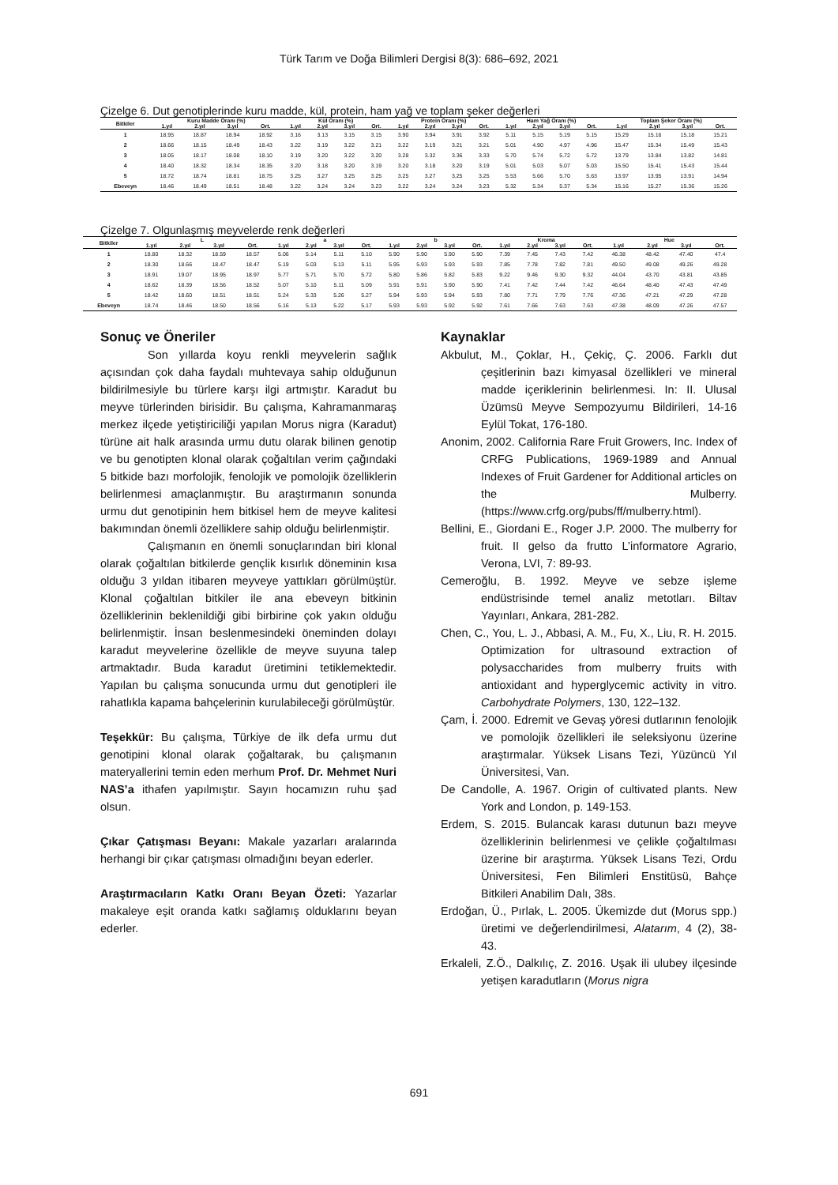Türk Tarım ve Doğa Bilimleri Dergisi 8(3): 686–692, 2021
Çizelge 6. Dut genotiplerinde kuru madde, kül, protein, ham yağ ve toplam şeker değerleri
| Bitkiler | Kuru Madde Oranı (%) | | | | Kül Oranı (%) | | | | Protein Oranı (%) | | | | Ham Yağ Oranı (%) | | | | Toplam Şeker Oranı (%) | | | |
| --- | --- | --- | --- | --- | --- | --- | --- | --- | --- | --- | --- | --- | --- | --- | --- | --- | --- | --- | --- | --- |
| | 1.yıl | 2.yıl | 3.yıl | Ort. | 1.yıl | 2.yıl | 3.yıl | Ort. | 1.yıl | 2.yıl | 3.yıl | Ort. | 1.yıl | 2.yıl | 3.yıl | Ort. | 1.yıl | 2.yıl | 3.yıl | Ort. |
| 1 | 18.95 | 18.87 | 18.94 | 18.92 | 3.16 | 3.13 | 3.15 | 3.15 | 3.90 | 3.94 | 3.91 | 3.92 | 5.11 | 5.15 | 5.19 | 5.15 | 15.29 | 15.16 | 15.18 | 15.21 |
| 2 | 18.66 | 18.15 | 18.49 | 18.43 | 3.22 | 3.19 | 3.22 | 3.21 | 3.22 | 3.19 | 3.21 | 3.21 | 5.01 | 4.90 | 4.97 | 4.96 | 15.47 | 15.34 | 15.49 | 15.43 |
| 3 | 18.05 | 18.17 | 18.08 | 18.10 | 3.19 | 3.20 | 3.22 | 3.20 | 3.28 | 3.32 | 3.36 | 3.33 | 5.70 | 5.74 | 5.72 | 5.72 | 13.79 | 13.84 | 13.82 | 14.81 |
| 4 | 18.40 | 18.32 | 18.34 | 18.35 | 3.20 | 3.18 | 3.20 | 3.19 | 3.20 | 3.18 | 3.20 | 3.19 | 5.01 | 5.03 | 5.07 | 5.03 | 15.50 | 15.41 | 15.43 | 15.44 |
| 5 | 18.72 | 18.74 | 18.81 | 18.75 | 3.25 | 3.27 | 3.25 | 3.25 | 3.25 | 3.27 | 3.25 | 3.25 | 5.53 | 5.66 | 5.70 | 5.63 | 13.97 | 13.95 | 13.91 | 14.94 |
| Ebeveyn | 18.46 | 18.49 | 18.51 | 18.48 | 3.22 | 3.24 | 3.24 | 3.23 | 3.22 | 3.24 | 3.24 | 3.23 | 5.32 | 5.34 | 5.37 | 5.34 | 15.16 | 15.27 | 15.36 | 15.26 |
Çizelge 7. Olgunlaşmış meyvelerde renk değerleri
| Bitkiler | L | | | | a | | | | b | | | | Kroma | | | | Hue | | | |
| --- | --- | --- | --- | --- | --- | --- | --- | --- | --- | --- | --- | --- | --- | --- | --- | --- | --- | --- | --- | --- |
| | 1.yıl | 2.yıl | 3.yıl | Ort. | 1.yıl | 2.yıl | 3.yıl | Ort. | 1.yıl | 2.yıl | 3.yıl | Ort. | 1.yıl | 2.yıl | 3.yıl | Ort. | 1.yıl | 2.yıl | 3.yıl | Ort. |
| 1 | 18.80 | 18.32 | 18.59 | 18.57 | 5.06 | 5.14 | 5.11 | 5.10 | 5.90 | 5.90 | 5.90 | 5.90 | 7.39 | 7.45 | 7.43 | 7.42 | 46.38 | 48.42 | 47.40 | 47.4 |
| 2 | 18.30 | 18.66 | 18.47 | 18.47 | 5.19 | 5.03 | 5.13 | 5.11 | 5.95 | 5.93 | 5.93 | 5.93 | 7.85 | 7.78 | 7.82 | 7.81 | 49.50 | 49.08 | 49.26 | 49.28 |
| 3 | 18.91 | 19.07 | 18.95 | 18.97 | 5.77 | 5.71 | 5.70 | 5.72 | 5.80 | 5.86 | 5.82 | 5.83 | 9.22 | 9.46 | 9.30 | 9.32 | 44.04 | 43.70 | 43.81 | 43.85 |
| 4 | 18.62 | 18.39 | 18.56 | 18.52 | 5.07 | 5.10 | 5.11 | 5.09 | 5.91 | 5.91 | 5.90 | 5.90 | 7.41 | 7.42 | 7.44 | 7.42 | 46.64 | 48.40 | 47.43 | 47.49 |
| 5 | 18.42 | 18.60 | 18.51 | 18.51 | 5.24 | 5.33 | 5.26 | 5.27 | 5.94 | 5.93 | 5.94 | 5.93 | 7.80 | 7.71 | 7.79 | 7.76 | 47.36 | 47.21 | 47.29 | 47.28 |
| Ebeveyn | 18.74 | 18.46 | 18.50 | 18.56 | 5.16 | 5.13 | 5.22 | 5.17 | 5.93 | 5.93 | 5.92 | 5.92 | 7.61 | 7.66 | 7.63 | 7.63 | 47.38 | 48.09 | 47.26 | 47.57 |
Sonuç ve Öneriler
Son yıllarda koyu renkli meyvelerin sağlık açısından çok daha faydalı muhtevaya sahip olduğunun bildirilmesiyle bu türlere karşı ilgi artmıştır. Karadut bu meyve türlerinden birisidir. Bu çalışma, Kahramanmaraş merkez ilçede yetiştiriciliği yapılan Morus nigra (Karadut) türüne ait halk arasında urmu dutu olarak bilinen genotip ve bu genotipten klonal olarak çoğaltılan verim çağındaki 5 bitkide bazı morfolojik, fenolojik ve pomolojik özelliklerin belirlenmesi amaçlanmıştır. Bu araştırmanın sonunda urmu dut genotipinin hem bitkisel hem de meyve kalitesi bakımından önemli özelliklere sahip olduğu belirlenmiştir.
Çalışmanın en önemli sonuçlarından biri klonal olarak çoğaltılan bitkilerde gençlik kısırlık döneminin kısa olduğu 3 yıldan itibaren meyveye yattıkları görülmüştür. Klonal çoğaltılan bitkiler ile ana ebeveyn bitkinin özelliklerinin beklenildiği gibi birbirine çok yakın olduğu belirlenmiştir. İnsan beslenmesindeki öneminden dolayı karadut meyvelerine özellikle de meyve suyuna talep artmaktadır. Buda karadut üretimini tetiklemektedir. Yapılan bu çalışma sonucunda urmu dut genotipleri ile rahatlıkla kapama bahçelerinin kurulabileceği görülmüştür.
Teşekkür: Bu çalışma, Türkiye de ilk defa urmu dut genotipini klonal olarak çoğaltarak, bu çalışmanın materyallerini temin eden merhum Prof. Dr. Mehmet Nuri NAS’a ithafen yapılmıştır. Sayın hocamızın ruhu şad olsun.
Çıkar Çatışması Beyanı: Makale yazarları aralarında herhangi bir çıkar çatışması olmadığını beyan ederler.
Araştırmacıların Katkı Oranı Beyan Özeti: Yazarlar makaleye eşit oranda katkı sağlamış olduklarını beyan ederler.
Kaynaklar
Akbulut, M., Çoklar, H., Çekiç, Ç. 2006. Farklı dut çeşitlerinin bazı kimyasal özellikleri ve mineral madde içeriklerinin belirlenmesi. In: II. Ulusal Üzümsü Meyve Sempozyumu Bildirileri, 14-16 Eylül Tokat, 176-180.
Anonim, 2002. California Rare Fruit Growers, Inc. Index of CRFG Publications, 1969-1989 and Annual Indexes of Fruit Gardener for Additional articles on the Mulberry. (https://www.crfg.org/pubs/ff/mulberry.html).
Bellini, E., Giordani E., Roger J.P. 2000. The mulberry for fruit. II gelso da frutto L’informatore Agrario, Verona, LVI, 7: 89-93.
Cemeroğlu, B. 1992. Meyve ve sebze işleme endüstrisinde temel analiz metotları. Biltav Yayınları, Ankara, 281-282.
Chen, C., You, L. J., Abbasi, A. M., Fu, X., Liu, R. H. 2015. Optimization for ultrasound extraction of polysaccharides from mulberry fruits with antioxidant and hyperglycemic activity in vitro. Carbohydrate Polymers, 130, 122–132.
Çam, İ. 2000. Edremit ve Gevaş yöresi dutlarının fenolojik ve pomolojik özellikleri ile seleksiyonu üzerine araştırmalar. Yüksek Lisans Tezi, Yüzüncü Yıl Üniversitesi, Van.
De Candolle, A. 1967. Origin of cultivated plants. New York and London, p. 149-153.
Erdem, S. 2015. Bulancak karası dutunun bazı meyve özelliklerinin belirlenmesi ve çelikle çoğaltılması üzerine bir araştırma. Yüksek Lisans Tezi, Ordu Üniversitesi, Fen Bilimleri Enstitüsü, Bahçe Bitkileri Anabilim Dalı, 38s.
Erdoğan, Ü., Pırlak, L. 2005. Ükemizde dut (Morus spp.) üretimi ve değerlendirilmesi, Alatarım, 4 (2), 38-43.
Erkaleli, Z.Ö., Dalkılıç, Z. 2016. Uşak ili ulubey ilçesinde yetişen karadutların (Morus nigra
691